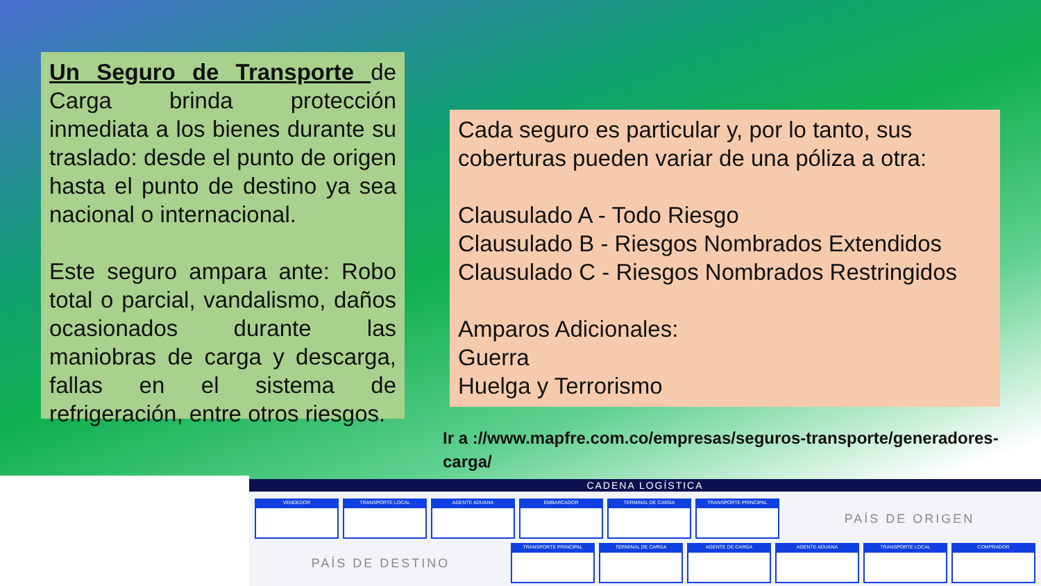Un Seguro de Transporte de Carga brinda protección inmediata a los bienes durante su traslado: desde el punto de origen hasta el punto de destino ya sea nacional o internacional.
Este seguro ampara ante: Robo total o parcial, vandalismo, daños ocasionados durante las maniobras de carga y descarga, fallas en el sistema de refrigeración, entre otros riesgos.
Cada seguro es particular y, por lo tanto, sus coberturas pueden variar de una póliza a otra:
Clausulado A - Todo Riesgo
Clausulado B - Riesgos Nombrados Extendidos
Clausulado C - Riesgos Nombrados Restringidos
Amparos Adicionales:
Guerra
Huelga y Terrorismo
Ir a ://www.mapfre.com.co/empresas/seguros-transporte/generadores-carga/
CADENA LOGÍSTICA
VENDEDOR TRANSPORTE LOCAL AGENTE ADUANA EMBARCADOR TERMINAL DE CARGA TRANSPORTE PRINCIPAL
PAÍS DE ORIGEN
PAÍS DE DESTINO
TRANSPORTE PRINCIPAL TERMINAL DE CARGA AGENTE DE CARGA AGENTE ADUANA TRANSPORTE LOCAL COMPRADOR